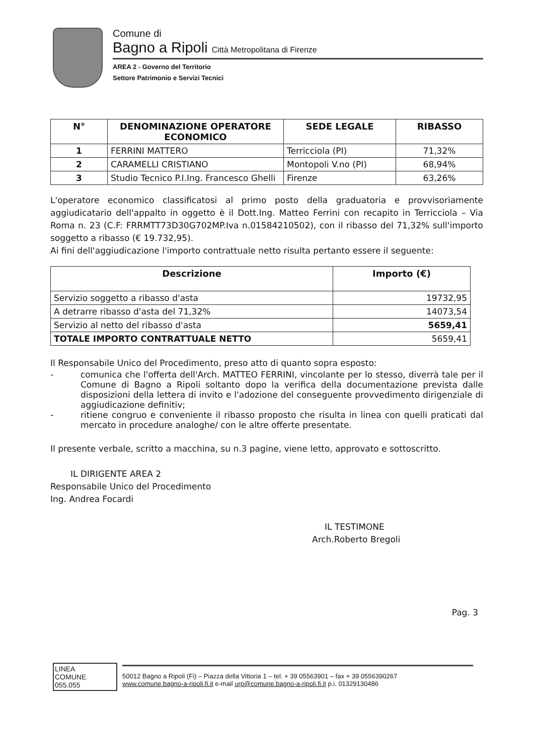Comune di
Bagno a Ripoli Città Metropolitana di Firenze
AREA 2 - Governo del Territorio
Settore Patrimonio e Servizi Tecnici
| N° | DENOMINAZIONE OPERATORE ECONOMICO | SEDE LEGALE | RIBASSO |
| --- | --- | --- | --- |
| 1 | FERRINI MATTERO | Terricciola (PI) | 71,32% |
| 2 | CARAMELLI CRISTIANO | Montopoli V.no (PI) | 68,94% |
| 3 | Studio Tecnico P.I.Ing. Francesco Ghelli | Firenze | 63,26% |
L'operatore economico classificatosi al primo posto della graduatoria e provvisoriamente aggiudicatario dell'appalto in oggetto è il Dott.Ing. Matteo Ferrini con recapito in Terricciola – Via Roma n. 23 (C.F: FRRMTT73D30G702MP.Iva n.01584210502), con il ribasso del 71,32% sull'importo soggetto a ribasso (€ 19.732,95).
Ai fini dell'aggiudicazione l'importo contrattuale netto risulta pertanto essere il seguente:
| Descrizione | Importo (€) |
| --- | --- |
| Servizio soggetto a ribasso d'asta | 19732,95 |
| A detrarre ribasso d'asta del 71,32% | 14073,54 |
| Servizio al netto del ribasso d'asta | 5659,41 |
| TOTALE IMPORTO CONTRATTUALE NETTO | 5659,41 |
Il Responsabile Unico del Procedimento, preso atto di quanto sopra esposto:
- comunica che l'offerta dell'Arch. MATTEO FERRINI, vincolante per lo stesso, diverrà tale per il Comune di Bagno a Ripoli soltanto dopo la verifica della documentazione prevista dalle disposizioni della lettera di invito e l'adozione del conseguente provvedimento dirigenziale di aggiudicazione definitiv;
- ritiene congruo e conveniente il ribasso proposto che risulta in linea con quelli praticati dal mercato in procedure analoghe/ con le altre offerte presentate.
Il presente verbale, scritto a macchina, su n.3 pagine, viene letto, approvato e sottoscritto.
IL DIRIGENTE AREA 2
Responsabile Unico del Procedimento
Ing. Andrea Focardi
IL TESTIMONE
Arch.Roberto Bregoli
Pag. 3
LINEA
COMUNE
055.055
50012 Bagno a Ripoli (Fi) – Piazza della Vittoria 1 – tel. + 39 05563901 – fax + 39 0556390267
www.comune.bagno-a-ripoli.fi.it e-mail urp@comune.bagno-a-ripoli.fi.it p.i. 01329130486